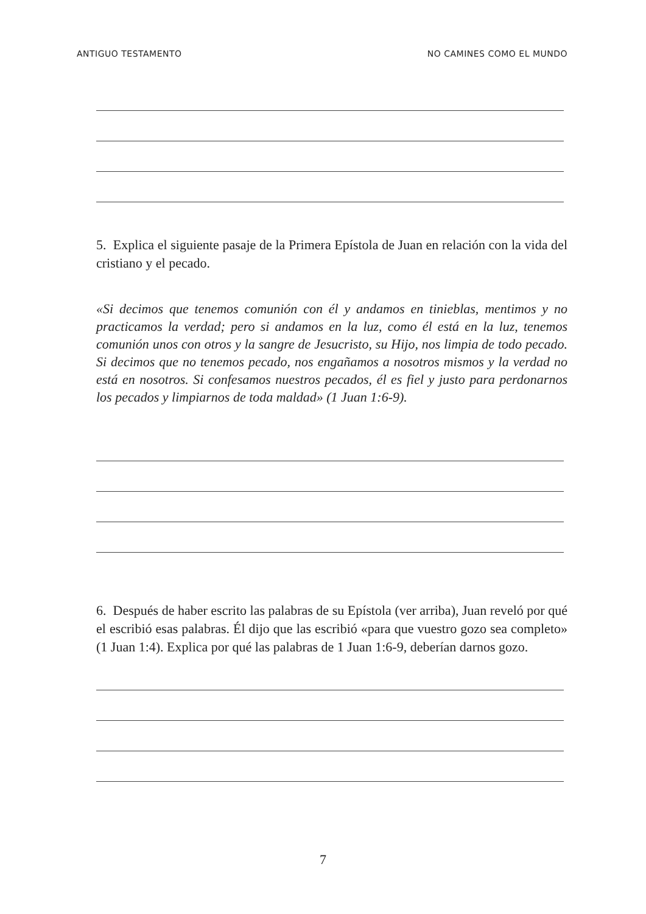ANTIGUO TESTAMENTO NO CAMINES COMO EL MUNDO
5. Explica el siguiente pasaje de la Primera Epístola de Juan en relación con la vida del cristiano y el pecado.
«Si decimos que tenemos comunión con él y andamos en tinieblas, mentimos y no practicamos la verdad; pero si andamos en la luz, como él está en la luz, tenemos comunión unos con otros y la sangre de Jesucristo, su Hijo, nos limpia de todo pecado. Si decimos que no tenemos pecado, nos engañamos a nosotros mismos y la verdad no está en nosotros. Si confesamos nuestros pecados, él es fiel y justo para perdonarnos los pecados y limpiarnos de toda maldad» (1 Juan 1:6-9).
6. Después de haber escrito las palabras de su Epístola (ver arriba), Juan reveló por qué el escribió esas palabras. Él dijo que las escribió «para que vuestro gozo sea completo» (1 Juan 1:4). Explica por qué las palabras de 1 Juan 1:6-9, deberían darnos gozo.
7